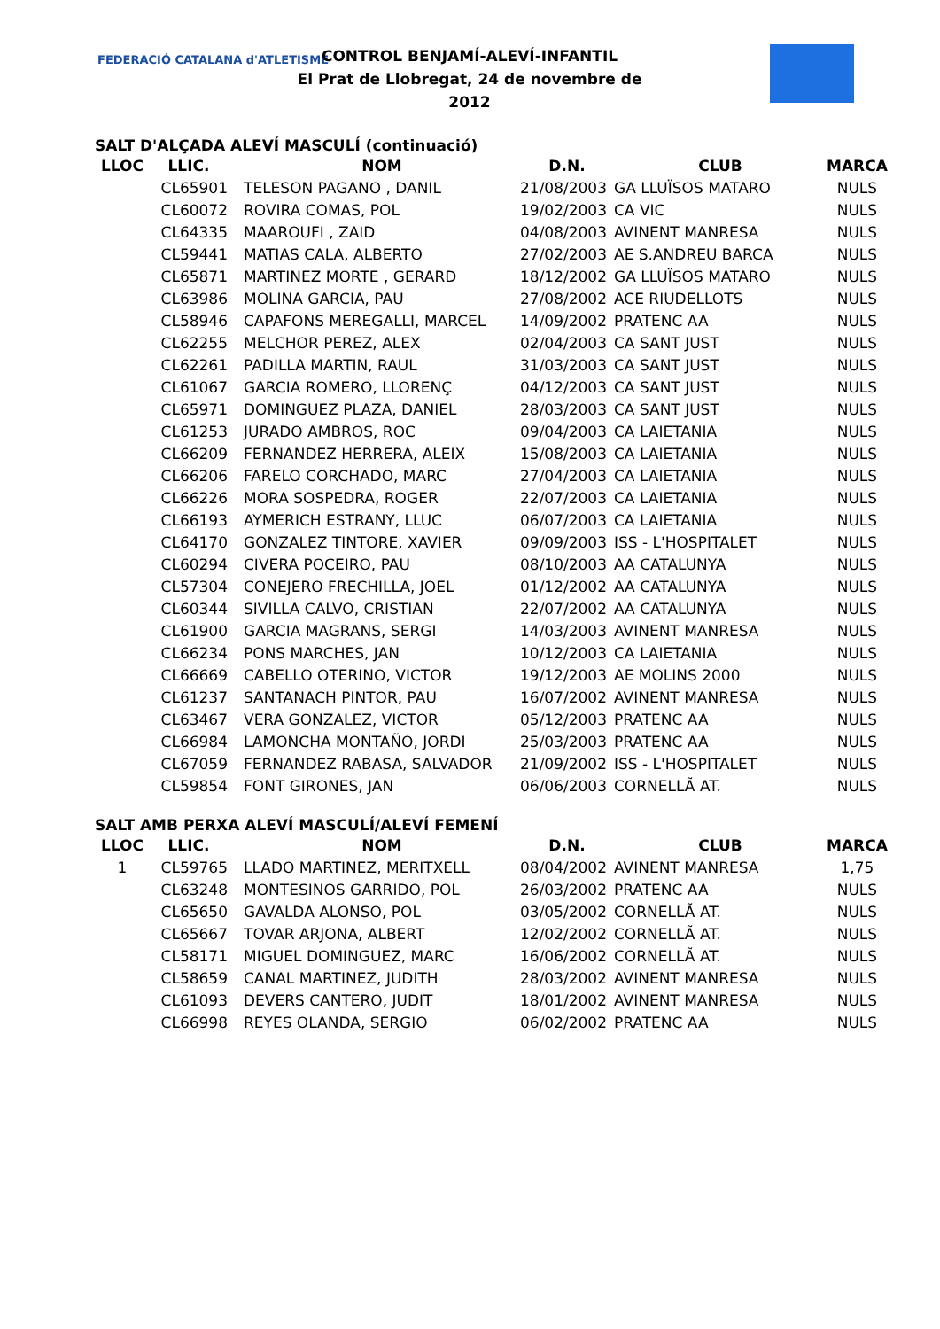FEDERACIÓ CATALANA d'ATLETISME
CONTROL BENJAMÍ-ALEVÍ-INFANTIL
El Prat de Llobregat, 24 de novembre de 2012
SALT D'ALÇADA ALEVÍ MASCULÍ (continuació)
| LLOC | LLIC. | NOM | D.N. | CLUB | MARCA |
| --- | --- | --- | --- | --- | --- |
| | CL65901 | TELESON PAGANO , DANIL | 21/08/2003 | GA LLUÏSOS MATARO | NULS |
| | CL60072 | ROVIRA COMAS, POL | 19/02/2003 | CA VIC | NULS |
| | CL64335 | MAAROUFI , ZAID | 04/08/2003 | AVINENT MANRESA | NULS |
| | CL59441 | MATIAS CALA, ALBERTO | 27/02/2003 | AE S.ANDREU BARCA | NULS |
| | CL65871 | MARTINEZ MORTE , GERARD | 18/12/2002 | GA LLUÏSOS MATARO | NULS |
| | CL63986 | MOLINA GARCIA, PAU | 27/08/2002 | ACE RIUDELLOTS | NULS |
| | CL58946 | CAPAFONS MEREGALLI, MARCEL | 14/09/2002 | PRATENC AA | NULS |
| | CL62255 | MELCHOR PEREZ, ALEX | 02/04/2003 | CA SANT JUST | NULS |
| | CL62261 | PADILLA MARTIN, RAUL | 31/03/2003 | CA SANT JUST | NULS |
| | CL61067 | GARCIA ROMERO, LLORENÇ | 04/12/2003 | CA SANT JUST | NULS |
| | CL65971 | DOMINGUEZ PLAZA, DANIEL | 28/03/2003 | CA SANT JUST | NULS |
| | CL61253 | JURADO AMBROS, ROC | 09/04/2003 | CA LAIETANIA | NULS |
| | CL66209 | FERNANDEZ HERRERA, ALEIX | 15/08/2003 | CA LAIETANIA | NULS |
| | CL66206 | FARELO CORCHADO, MARC | 27/04/2003 | CA LAIETANIA | NULS |
| | CL66226 | MORA SOSPEDRA, ROGER | 22/07/2003 | CA LAIETANIA | NULS |
| | CL66193 | AYMERICH ESTRANY, LLUC | 06/07/2003 | CA LAIETANIA | NULS |
| | CL64170 | GONZALEZ TINTORE, XAVIER | 09/09/2003 | ISS - L'HOSPITALET | NULS |
| | CL60294 | CIVERA POCEIRO, PAU | 08/10/2003 | AA CATALUNYA | NULS |
| | CL57304 | CONEJERO FRECHILLA, JOEL | 01/12/2002 | AA CATALUNYA | NULS |
| | CL60344 | SIVILLA CALVO, CRISTIAN | 22/07/2002 | AA CATALUNYA | NULS |
| | CL61900 | GARCIA MAGRANS, SERGI | 14/03/2003 | AVINENT MANRESA | NULS |
| | CL66234 | PONS MARCHES, JAN | 10/12/2003 | CA LAIETANIA | NULS |
| | CL66669 | CABELLO OTERINO, VICTOR | 19/12/2003 | AE MOLINS 2000 | NULS |
| | CL61237 | SANTANACH PINTOR, PAU | 16/07/2002 | AVINENT MANRESA | NULS |
| | CL63467 | VERA GONZALEZ, VICTOR | 05/12/2003 | PRATENC AA | NULS |
| | CL66984 | LAMONCHA MONTAÑO, JORDI | 25/03/2003 | PRATENC AA | NULS |
| | CL67059 | FERNANDEZ RABASA, SALVADOR | 21/09/2002 | ISS - L'HOSPITALET | NULS |
| | CL59854 | FONT GIRONES, JAN | 06/06/2003 | CORNELLÃ AT. | NULS |
SALT AMB PERXA ALEVÍ MASCULÍ/ALEVÍ FEMENÍ
| LLOC | LLIC. | NOM | D.N. | CLUB | MARCA |
| --- | --- | --- | --- | --- | --- |
| 1 | CL59765 | LLADO MARTINEZ, MERITXELL | 08/04/2002 | AVINENT MANRESA | 1,75 |
| | CL63248 | MONTESINOS GARRIDO, POL | 26/03/2002 | PRATENC AA | NULS |
| | CL65650 | GAVALDA ALONSO, POL | 03/05/2002 | CORNELLÃ AT. | NULS |
| | CL65667 | TOVAR ARJONA, ALBERT | 12/02/2002 | CORNELLÃ AT. | NULS |
| | CL58171 | MIGUEL DOMINGUEZ, MARC | 16/06/2002 | CORNELLÃ AT. | NULS |
| | CL58659 | CANAL MARTINEZ, JUDITH | 28/03/2002 | AVINENT MANRESA | NULS |
| | CL61093 | DEVERS CANTERO, JUDIT | 18/01/2002 | AVINENT MANRESA | NULS |
| | CL66998 | REYES OLANDA, SERGIO | 06/02/2002 | PRATENC AA | NULS |